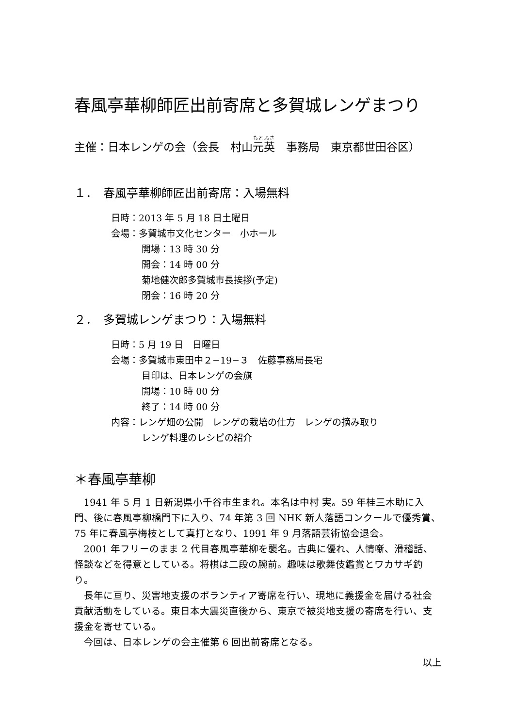春風亭華柳師匠出前寄席と多賀城レンゲまつり
主催：日本レンゲの会（会長　村山元英　事務局　東京都世田谷区）
１．　春風亭華柳師匠出前寄席：入場無料
日時：2013 年 5 月 18 日土曜日
会場：多賀城市文化センター　小ホール
開場：13 時 30 分
開会：14 時 00 分
菊地健次郎多賀城市長挨拶(予定)
閉会：16 時 20 分
２．　多賀城レンゲまつり：入場無料
日時：5 月 19 日　日曜日
会場：多賀城市東田中２−19−３　佐藤事務局長宅
目印は、日本レンゲの会旗
開場：10 時 00 分
終了：14 時 00 分
内容：レンゲ畑の公開　レンゲの栽培の仕方　レンゲの摘み取り
レンゲ料理のレシピの紹介
＊春風亭華柳
1941 年 5 月 1 日新潟県小千谷市生まれ。本名は中村 実。59 年桂三木助に入門、後に春風亭柳橋門下に入り、74 年第 3 回 NHK 新人落語コンクールで優秀賞、75 年に春風亭梅枝として真打となり、1991 年 9 月落語芸術協会退会。
2001 年フリーのまま 2 代目春風亭華柳を襲名。古典に優れ、人情噺、滑稽話、怪談などを得意としている。将棋は二段の腕前。趣味は歌舞伎鑑賞とワカサギ釣り。
長年に亘り、災害地支援のボランティア寄席を行い、現地に義援金を届ける社会貢献活動をしている。東日本大震災直後から、東京で被災地支援の寄席を行い、支援金を寄せている。
今回は、日本レンゲの会主催第 6 回出前寄席となる。
以上